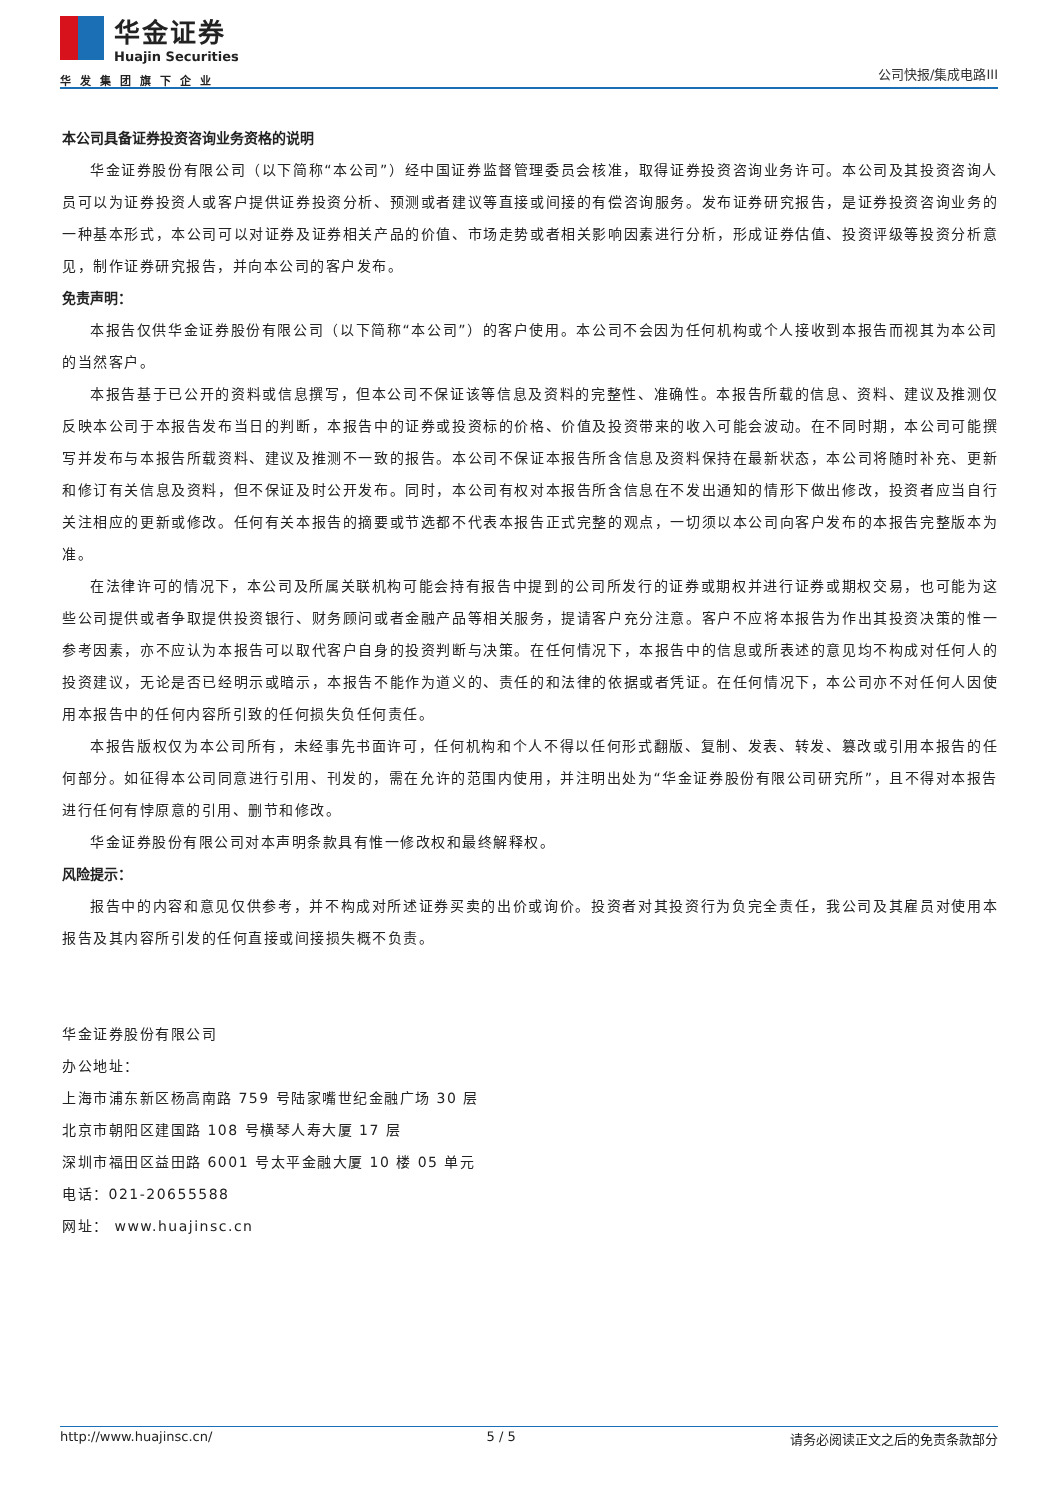华金证券
Huajin Securities
华发集团旗下企业
公司快报/集成电路III
本公司具备证券投资咨询业务资格的说明
华金证券股份有限公司（以下简称“本公司”）经中国证券监督管理委员会核准，取得证券投资咨询业务许可。本公司及其投资咨询人员可以为证券投资人或客户提供证券投资分析、预测或者建议等直接或间接的有偿咨询服务。发布证券研究报告，是证券投资咨询业务的一种基本形式，本公司可以对证券及证券相关产品的价值、市场走势或者相关影响因素进行分析，形成证券估值、投资评级等投资分析意见，制作证券研究报告，并向本公司的客户发布。
免责声明：
本报告仅供华金证券股份有限公司（以下简称“本公司”）的客户使用。本公司不会因为任何机构或个人接收到本报告而视其为本公司的当然客户。
本报告基于已公开的资料或信息撰写，但本公司不保证该等信息及资料的完整性、准确性。本报告所载的信息、资料、建议及推测仅反映本公司于本报告发布当日的判断，本报告中的证券或投资标的价格、价值及投资带来的收入可能会波动。在不同时期，本公司可能撰写并发布与本报告所载资料、建议及推测不一致的报告。本公司不保证本报告所含信息及资料保持在最新状态，本公司将随时补充、更新和修订有关信息及资料，但不保证及时公开发布。同时，本公司有权对本报告所含信息在不发出通知的情形下做出修改，投资者应当自行关注相应的更新或修改。任何有关本报告的摘要或节选都不代表本报告正式完整的观点，一切须以本公司向客户发布的本报告完整版本为准。
在法律许可的情况下，本公司及所属关联机构可能会持有报告中提到的公司所发行的证券或期权并进行证券或期权交易，也可能为这些公司提供或者争取提供投资银行、财务顾问或者金融产品等相关服务，提请客户充分注意。客户不应将本报告为作出其投资决策的惟一参考因素，亦不应认为本报告可以取代客户自身的投资判断与决策。在任何情况下，本报告中的信息或所表述的意见均不构成对任何人的投资建议，无论是否已经明示或暗示，本报告不能作为道义的、责任的和法律的依据或者凭证。在任何情况下，本公司亦不对任何人因使用本报告中的任何内容所引致的任何损失负任何责任。
本报告版权仅为本公司所有，未经事先书面许可，任何机构和个人不得以任何形式翻版、复制、发表、转发、篡改或引用本报告的任何部分。如征得本公司同意进行引用、刊发的，需在允许的范围内使用，并注明出处为“华金证券股份有限公司研究所”，且不得对本报告进行任何有悖原意的引用、删节和修改。
华金证券股份有限公司对本声明条款具有惟一修改权和最终解释权。
风险提示：
报告中的内容和意见仅供参考，并不构成对所述证券买卖的出价或询价。投资者对其投资行为负完全责任，我公司及其雇员对使用本报告及其内容所引发的任何直接或间接损失概不负责。
华金证券股份有限公司
办公地址：
上海市浦东新区杨高南路 759 号陆家嘴世纪金融广场 30 层
北京市朝阳区建国路 108 号横琴人寿大厦 17 层
深圳市福田区益田路 6001 号太平金融大厦 10 楼 05 单元
电话：021-20655588
网址： www.huajinsc.cn
http://www.huajinsc.cn/ 5 / 5 请务必阅读正文之后的免责条款部分